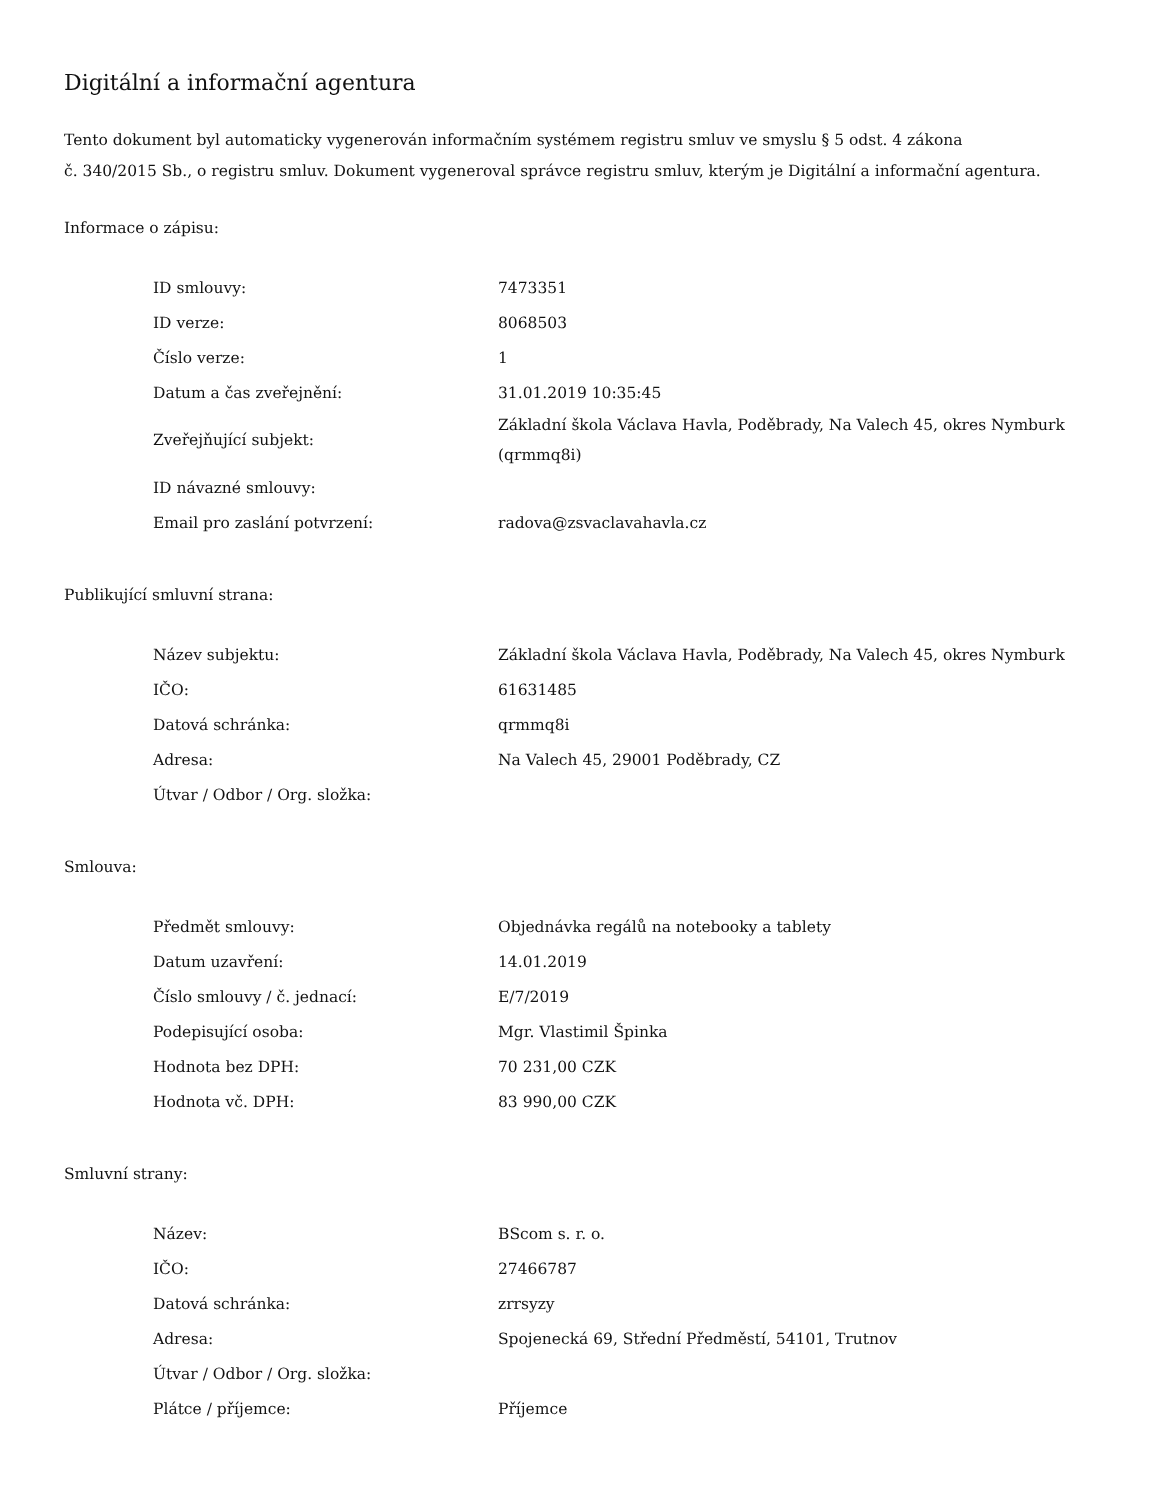Digitální a informační agentura
Tento dokument byl automaticky vygenerován informačním systémem registru smluv ve smyslu § 5 odst. 4 zákona
č. 340/2015 Sb., o registru smluv. Dokument vygeneroval správce registru smluv, kterým je Digitální a informační agentura.
Informace o zápisu:
| ID smlouvy: | 7473351 |
| ID verze: | 8068503 |
| Číslo verze: | 1 |
| Datum a čas zveřejnění: | 31.01.2019 10:35:45 |
| Zveřejňující subjekt: | Základní škola Václava Havla, Poděbrady, Na Valech 45, okres Nymburk (qrmmq8i) |
| ID návazné smlouvy: | |
| Email pro zaslání potvrzení: | radova@zsvaclavahavla.cz |
Publikující smluvní strana:
| Název subjektu: | Základní škola Václava Havla, Poděbrady, Na Valech 45, okres Nymburk |
| IČO: | 61631485 |
| Datová schránka: | qrmmq8i |
| Adresa: | Na Valech 45, 29001 Poděbrady, CZ |
| Útvar / Odbor / Org. složka: | |
Smlouva:
| Předmět smlouvy: | Objednávka regálů na notebooky a tablety |
| Datum uzavření: | 14.01.2019 |
| Číslo smlouvy / č. jednací: | E/7/2019 |
| Podepisující osoba: | Mgr. Vlastimil Špinka |
| Hodnota bez DPH: | 70 231,00 CZK |
| Hodnota vč. DPH: | 83 990,00 CZK |
Smluvní strany:
| Název: | BScom s. r. o. |
| IČO: | 27466787 |
| Datová schránka: | zrrsyzy |
| Adresa: | Spojenecká 69, Střední Předměstí, 54101, Trutnov |
| Útvar / Odbor / Org. složka: | |
| Plátce / příjemce: | Příjemce |